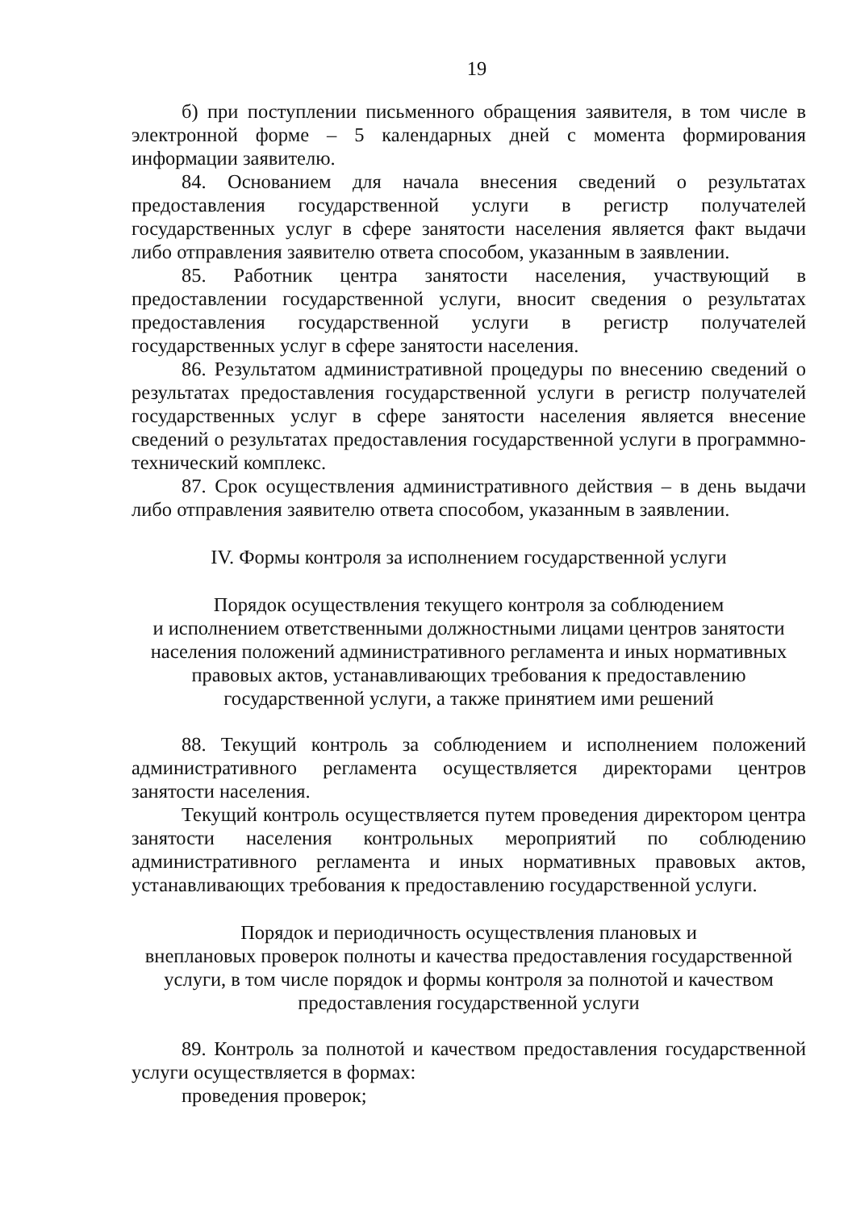19
б) при поступлении письменного обращения заявителя, в том числе в электронной форме – 5 календарных дней с момента формирования информации заявителю.
84. Основанием для начала внесения сведений о результатах предоставления государственной услуги в регистр получателей государственных услуг в сфере занятости населения является факт выдачи либо отправления заявителю ответа способом, указанным в заявлении.
85. Работник центра занятости населения, участвующий в предоставлении государственной услуги, вносит сведения о результатах предоставления государственной услуги в регистр получателей государственных услуг в сфере занятости населения.
86. Результатом административной процедуры по внесению сведений о результатах предоставления государственной услуги в регистр получателей государственных услуг в сфере занятости населения является внесение сведений о результатах предоставления государственной услуги в программно-технический комплекс.
87. Срок осуществления административного действия – в день выдачи либо отправления заявителю ответа способом, указанным в заявлении.
IV. Формы контроля за исполнением государственной услуги
Порядок осуществления текущего контроля за соблюдением
и исполнением ответственными должностными лицами центров занятости населения положений административного регламента и иных нормативных правовых актов, устанавливающих требования к предоставлению государственной услуги, а также принятием ими решений
88. Текущий контроль за соблюдением и исполнением положений административного регламента осуществляется директорами центров занятости населения.
Текущий контроль осуществляется путем проведения директором центра занятости населения контрольных мероприятий по соблюдению административного регламента и иных нормативных правовых актов, устанавливающих требования к предоставлению государственной услуги.
Порядок и периодичность осуществления плановых и
внеплановых проверок полноты и качества предоставления государственной услуги, в том числе порядок и формы контроля за полнотой и качеством предоставления государственной услуги
89. Контроль за полнотой и качеством предоставления государственной услуги осуществляется в формах:
проведения проверок;